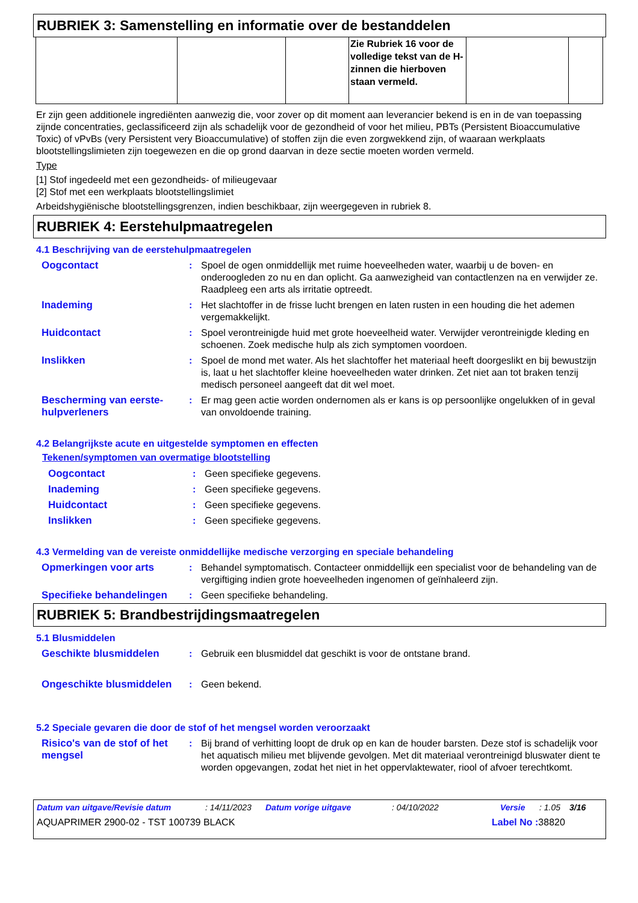RUBRIEK 3: Samenstelling en informatie over de bestanddelen
| | | | Zie Rubriek 16 voor de volledige tekst van de H-zinnen die hierboven staan vermeld. | | |
Er zijn geen additionele ingrediënten aanwezig die, voor zover op dit moment aan leverancier bekend is en in de van toepassing zijnde concentraties, geclassificeerd zijn als schadelijk voor de gezondheid of voor het milieu, PBTs (Persistent Bioaccumulative Toxic) of vPvBs (very Persistent very Bioaccumulative) of stoffen zijn die even zorgwekkend zijn, of waaraan werkplaats blootstellingslimieten zijn toegewezen en die op grond daarvan in deze sectie moeten worden vermeld.
Type
[1] Stof ingedeeld met een gezondheids- of milieugevaar
[2] Stof met een werkplaats blootstellingslimiet
Arbeidshygiënische blootstellingsgrenzen, indien beschikbaar, zijn weergegeven in rubriek 8.
RUBRIEK 4: Eerstehulpmaatregelen
4.1 Beschrijving van de eerstehulpmaatregelen
| Oogcontact | : | Spoel de ogen onmiddellijk met ruime hoeveelheden water, waarbij u de boven- en onderoogleden zo nu en dan oplicht. Ga aanwezigheid van contactlenzen na en verwijder ze. Raadpleeg een arts als irritatie optreedt. |
| Inademing | : | Het slachtoffer in de frisse lucht brengen en laten rusten in een houding die het ademen vergemakkelijkt. |
| Huidcontact | : | Spoel verontreinigde huid met grote hoeveelheid water. Verwijder verontreinigde kleding en schoenen. Zoek medische hulp als zich symptomen voordoen. |
| Inslikken | : | Spoel de mond met water. Als het slachtoffer het materiaal heeft doorgeslikt en bij bewustzijn is, laat u het slachtoffer kleine hoeveelheden water drinken. Zet niet aan tot braken tenzij medisch personeel aangeeft dat dit wel moet. |
| Bescherming van eerste-hulpverleners | : | Er mag geen actie worden ondernomen als er kans is op persoonlijke ongelukken of in geval van onvoldoende training. |
4.2 Belangrijkste acute en uitgestelde symptomen en effecten
Tekenen/symptomen van overmatige blootstelling
| Oogcontact | : | Geen specifieke gegevens. |
| Inademing | : | Geen specifieke gegevens. |
| Huidcontact | : | Geen specifieke gegevens. |
| Inslikken | : | Geen specifieke gegevens. |
4.3 Vermelding van de vereiste onmiddellijke medische verzorging en speciale behandeling
| Opmerkingen voor arts | : | Behandel symptomatisch. Contacteer onmiddellijk een specialist voor de behandeling van de vergiftiging indien grote hoeveelheden ingenomen of geïnhaleerd zijn. |
| Specifieke behandelingen | : | Geen specifieke behandeling. |
RUBRIEK 5: Brandbestrijdingsmaatregelen
5.1 Blusmiddelen
| Geschikte blusmiddelen | : | Gebruik een blusmiddel dat geschikt is voor de ontstane brand. |
| Ongeschikte blusmiddelen | : | Geen bekend. |
5.2 Speciale gevaren die door de stof of het mengsel worden veroorzaakt
| Risico's van de stof of het mengsel | : | Bij brand of verhitting loopt de druk op en kan de houder barsten. Deze stof is schadelijk voor het aquatisch milieu met blijvende gevolgen. Met dit materiaal verontreinigd bluswater dient te worden opgevangen, zodat het niet in het oppervlaktewater, riool of afvoer terechtkomt. |
Datum van uitgave/Revisie datum: 14/11/2023 Datum vorige uitgave: 04/10/2022 Versie: 1.05 3/16
AQUAPRIMER 2900-02 - TST 100739 BLACK Label No : 38820